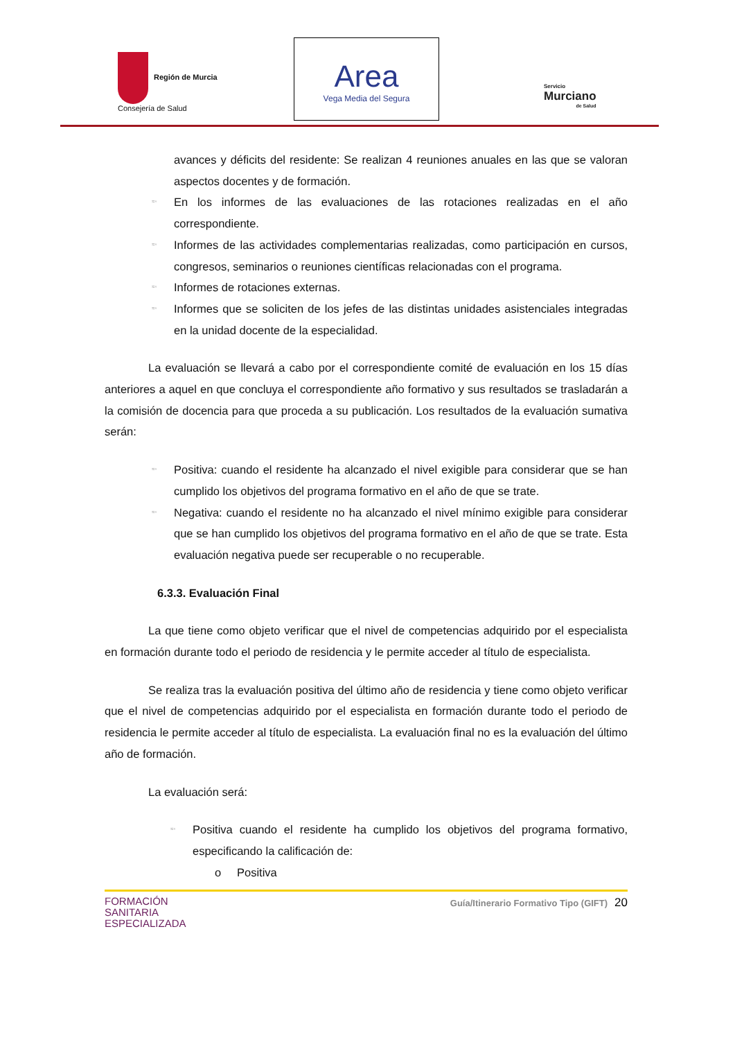Región de Murcia
Consejería de Salud
Area
Vega Media del Segura
Servicio
Murciano
de Salud
avances y déficits del residente: Se realizan 4 reuniones anuales en las que se valoran aspectos docentes y de formación.
≈◦ En los informes de las evaluaciones de las rotaciones realizadas en el año correspondiente.
≈◦ Informes de las actividades complementarias realizadas, como participación en cursos, congresos, seminarios o reuniones científicas relacionadas con el programa.
≈◦ Informes de rotaciones externas.
≈◦ Informes que se soliciten de los jefes de las distintas unidades asistenciales integradas en la unidad docente de la especialidad.
La evaluación se llevará a cabo por el correspondiente comité de evaluación en los 15 días anteriores a aquel en que concluya el correspondiente año formativo y sus resultados se trasladarán a la comisión de docencia para que proceda a su publicación. Los resultados de la evaluación sumativa serán:
≈◦ Positiva: cuando el residente ha alcanzado el nivel exigible para considerar que se han cumplido los objetivos del programa formativo en el año de que se trate.
≈◦ Negativa: cuando el residente no ha alcanzado el nivel mínimo exigible para considerar que se han cumplido los objetivos del programa formativo en el año de que se trate. Esta evaluación negativa puede ser recuperable o no recuperable.
6.3.3. Evaluación Final
La que tiene como objeto verificar que el nivel de competencias adquirido por el especialista en formación durante todo el periodo de residencia y le permite acceder al título de especialista.
Se realiza tras la evaluación positiva del último año de residencia y tiene como objeto verificar que el nivel de competencias adquirido por el especialista en formación durante todo el periodo de residencia le permite acceder al título de especialista. La evaluación final no es la evaluación del último año de formación.
La evaluación será:
≈◦ Positiva cuando el residente ha cumplido los objetivos del programa formativo, especificando la calificación de:
o Positiva
FORMACIÓN
SANITARIA
ESPECIALIZADA
Guía/Itinerario Formativo Tipo (GIFT) 20